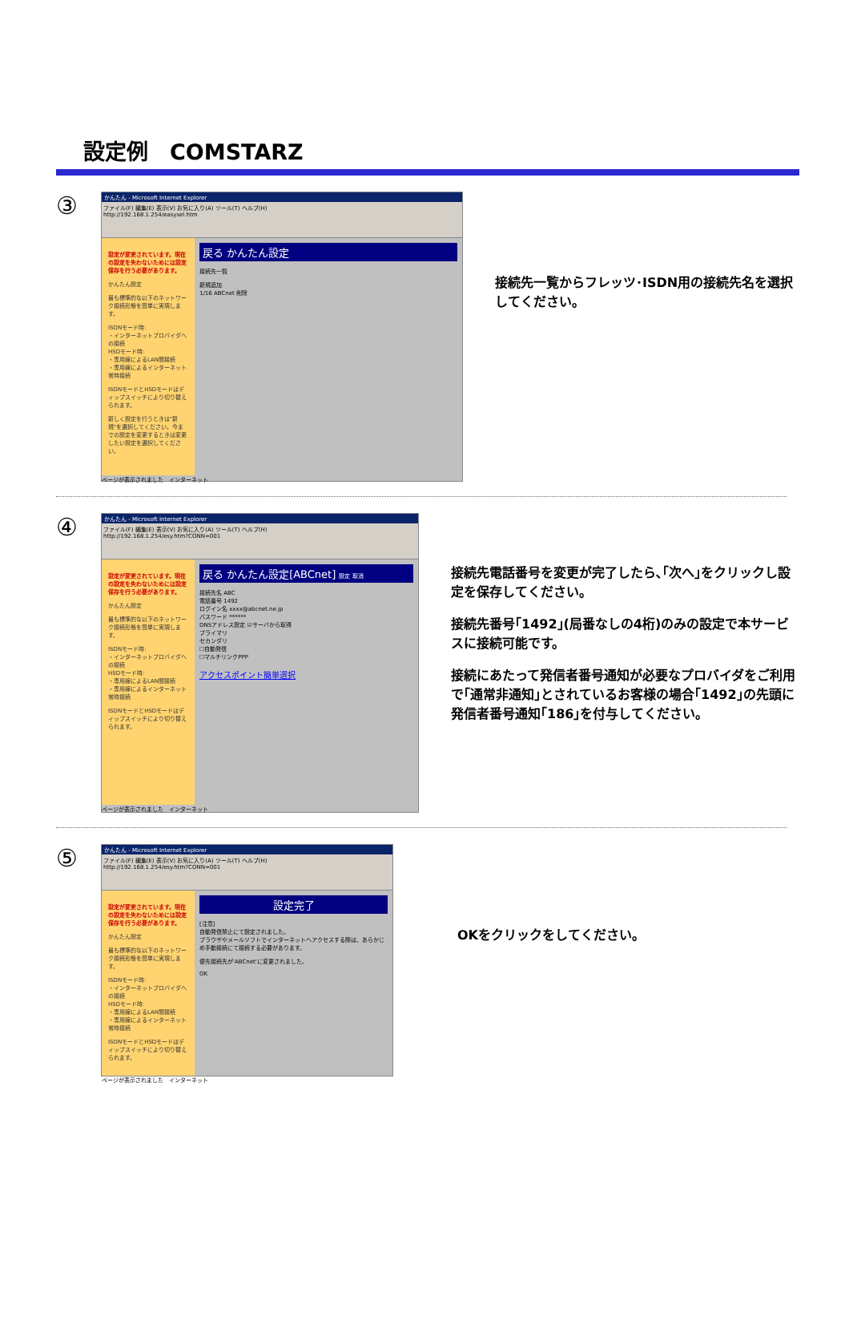設定例　COMSTARZ
③
かんたん - Microsoft Internet Explorer
ファイル(F) 編集(E) 表示(V) お気に入り(A) ツール(T) ヘルプ(H)
http://192.168.1.254/easysel.htm
設定が変更されています。現在の設定を失わないためには設定保存を行う必要があります。
かんたん設定
最も標準的な以下のネットワーク接続形態を簡単に実現します。
ISDNモード時:
・インターネットプロバイダへの接続
HSDモード時:
・専用線によるLAN間接続
・専用線によるインターネット常時接続
ISDNモードとHSDモードはディップスイッチにより切り替えられます。
新しく設定を行うときは"新規"を選択してください。今までの設定を変更するときは変更したい設定を選択してください。
戻る かんたん設定
接続先一覧
新規追加
1/16 ABCnet 削除
ページが表示されました　インターネット
接続先一覧からフレッツ･ISDN用の接続先名を選択してください。
④
かんたん - Microsoft Internet Explorer
ファイル(F) 編集(E) 表示(V) お気に入り(A) ツール(T) ヘルプ(H)
http://192.168.1.254/esy.htm?CONN=001
設定が変更されています。現在の設定を失わないためには設定保存を行う必要があります。
かんたん設定
最も標準的な以下のネットワーク接続形態を簡単に実現します。
ISDNモード時:
・インターネットプロバイダへの接続
HSDモード時:
・専用線によるLAN間接続
・専用線によるインターネット常時接続
ISDNモードとHSDモードはディップスイッチにより切り替えられます。
戻る かんたん設定[ABCnet] 設定 取消
接続先名 ABC
電話番号 1492
ログイン名 xxxx@abcnet.ne.jp
パスワード ******
DNSアドレス設定 ☑サーバから取得
プライマリ
セカンダリ
☐自動発信
☐マルチリンクPPP
アクセスポイント簡単選択
ページが表示されました　インターネット
接続先電話番号を変更が完了したら､｢次へ｣をクリックし設定を保存してください。
接続先番号｢1492｣(局番なしの4桁)のみの設定で本サービスに接続可能です。
接続にあたって発信者番号通知が必要なプロバイダをご利用で｢通常非通知｣とされているお客様の場合｢1492｣の先頭に発信者番号通知｢186｣を付与してください。
⑤
かんたん - Microsoft Internet Explorer
ファイル(F) 編集(E) 表示(V) お気に入り(A) ツール(T) ヘルプ(H)
http://192.168.1.254/esy.htm?CONN=001
設定が変更されています。現在の設定を失わないためには設定保存を行う必要があります。
かんたん設定
最も標準的な以下のネットワーク接続形態を簡単に実現します。
ISDNモード時:
・インターネットプロバイダへの接続
HSDモード時:
・専用線によるLAN間接続
・専用線によるインターネット常時接続
ISDNモードとHSDモードはディップスイッチにより切り替えられます。
設定完了
[注意]
自動発信禁止にて設定されました。
ブラウザやメールソフトでインターネットへアクセスする際は、あらかじめ手動接続にて接続する必要があります。
優先接続先が'ABCnet'に変更されました。
OK
ページが表示されました　インターネット
OKをクリックをしてください。